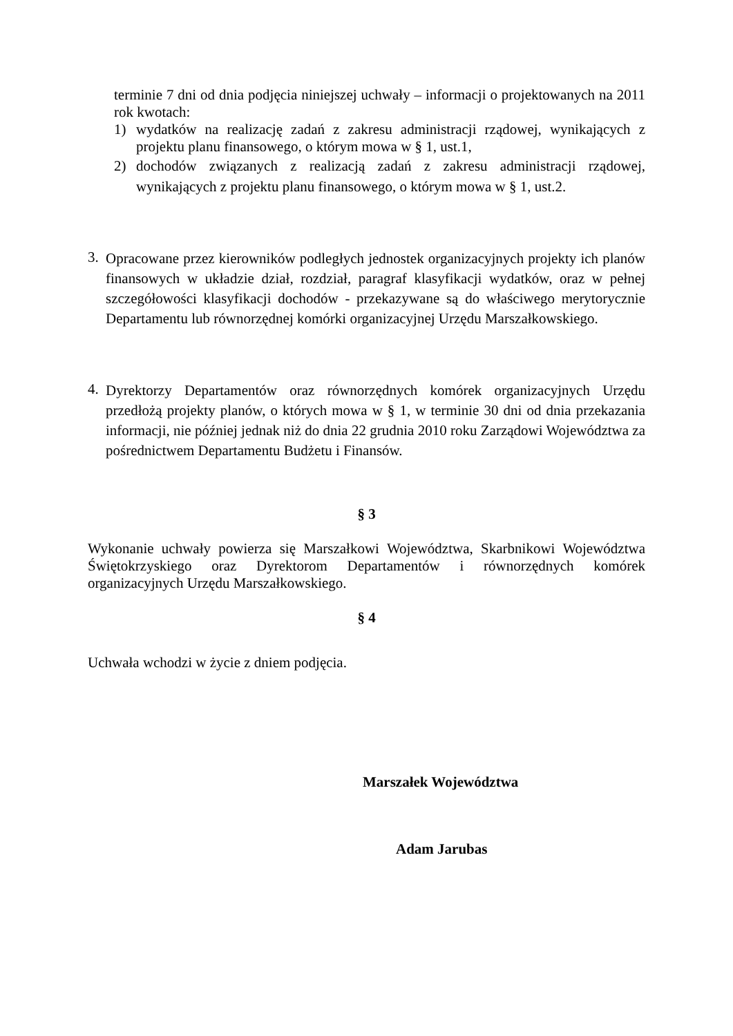terminie 7 dni od dnia podjęcia niniejszej uchwały – informacji o projektowanych na 2011 rok kwotach:
1) wydatków na realizację zadań z zakresu administracji rządowej, wynikających z projektu planu finansowego, o którym mowa w § 1, ust.1,
2) dochodów związanych z realizacją zadań z zakresu administracji rządowej, wynikających z projektu planu finansowego, o którym mowa w § 1, ust.2.
3.
Opracowane przez kierowników podległych jednostek organizacyjnych projekty ich planów finansowych w układzie dział, rozdział, paragraf klasyfikacji wydatków, oraz w pełnej szczegółowości klasyfikacji dochodów - przekazywane są do właściwego merytorycznie Departamentu lub równorzędnej komórki organizacyjnej Urzędu Marszałkowskiego.
4.
Dyrektorzy Departamentów oraz równorzędnych komórek organizacyjnych Urzędu przedłożą projekty planów, o których mowa w § 1, w terminie 30 dni od dnia przekazania informacji, nie później jednak niż do dnia 22 grudnia 2010 roku Zarządowi Województwa za pośrednictwem Departamentu Budżetu i Finansów.
§ 3
Wykonanie uchwały powierza się Marszałkowi Województwa, Skarbnikowi Województwa Świętokrzyskiego oraz Dyrektorom Departamentów i równorzędnych komórek organizacyjnych Urzędu Marszałkowskiego.
§ 4
Uchwała wchodzi w życie z dniem podjęcia.
Marszałek Województwa
Adam Jarubas